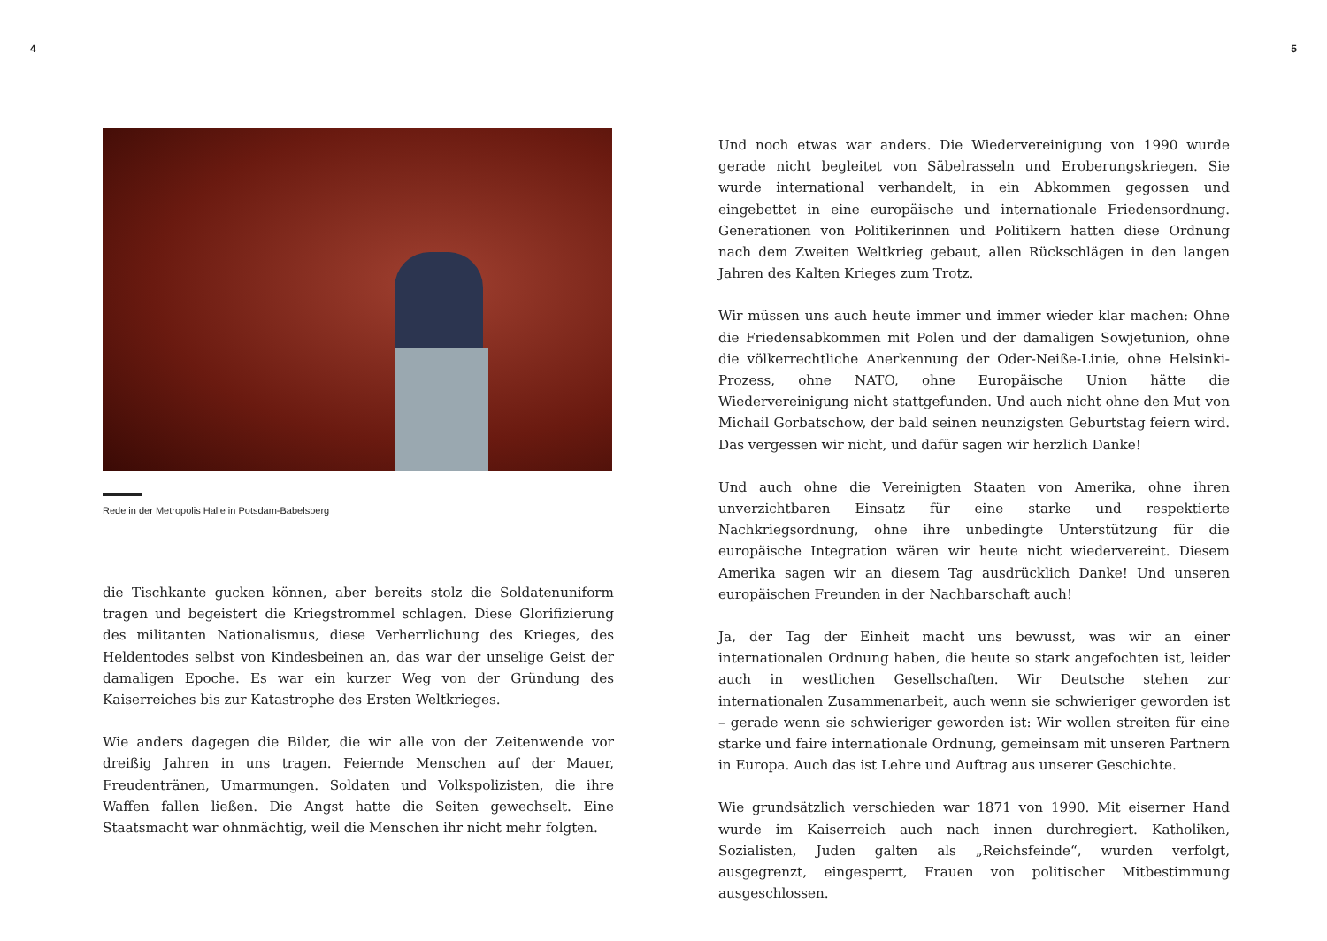4 5
Rede in der Metropolis Halle in Potsdam-Babelsberg
die Tischkante gucken können, aber bereits stolz die Soldatenuniform tragen und begeistert die Kriegstrommel schlagen. Diese Glorifizierung des militanten Nationalismus, diese Verherrlichung des Krieges, des Heldentodes selbst von Kindesbeinen an, das war der unselige Geist der damaligen Epoche. Es war ein kurzer Weg von der Gründung des Kaiserreiches bis zur Katastrophe des Ersten Weltkrieges.
Wie anders dagegen die Bilder, die wir alle von der Zeitenwende vor dreißig Jahren in uns tragen. Feiernde Menschen auf der Mauer, Freudentränen, Umarmungen. Soldaten und Volkspolizisten, die ihre Waffen fallen ließen. Die Angst hatte die Seiten gewechselt. Eine Staatsmacht war ohnmächtig, weil die Menschen ihr nicht mehr folgten.
Und noch etwas war anders. Die Wiedervereinigung von 1990 wurde gerade nicht begleitet von Säbelrasseln und Eroberungskriegen. Sie wurde international verhandelt, in ein Abkommen gegossen und eingebettet in eine europäische und internationale Friedensordnung. Generationen von Politikerinnen und Politikern hatten diese Ordnung nach dem Zweiten Weltkrieg gebaut, allen Rückschlägen in den langen Jahren des Kalten Krieges zum Trotz.
Wir müssen uns auch heute immer und immer wieder klar machen: Ohne die Friedensabkommen mit Polen und der damaligen Sowjetunion, ohne die völkerrechtliche Anerkennung der Oder-Neiße-Linie, ohne Helsinki-Prozess, ohne NATO, ohne Europäische Union hätte die Wiedervereinigung nicht stattgefunden. Und auch nicht ohne den Mut von Michail Gorbatschow, der bald seinen neunzigsten Geburtstag feiern wird. Das vergessen wir nicht, und dafür sagen wir herzlich Danke!
Und auch ohne die Vereinigten Staaten von Amerika, ohne ihren unverzichtbaren Einsatz für eine starke und respektierte Nachkriegsordnung, ohne ihre unbedingte Unterstützung für die europäische Integration wären wir heute nicht wiedervereint. Diesem Amerika sagen wir an diesem Tag ausdrücklich Danke! Und unseren europäischen Freunden in der Nachbarschaft auch!
Ja, der Tag der Einheit macht uns bewusst, was wir an einer internationalen Ordnung haben, die heute so stark angefochten ist, leider auch in westlichen Gesellschaften. Wir Deutsche stehen zur internationalen Zusammenarbeit, auch wenn sie schwieriger geworden ist – gerade wenn sie schwieriger geworden ist: Wir wollen streiten für eine starke und faire internationale Ordnung, gemeinsam mit unseren Partnern in Europa. Auch das ist Lehre und Auftrag aus unserer Geschichte.
Wie grundsätzlich verschieden war 1871 von 1990. Mit eiserner Hand wurde im Kaiserreich auch nach innen durchregiert. Katholiken, Sozialisten, Juden galten als „Reichsfeinde“, wurden verfolgt, ausgegrenzt, eingesperrt, Frauen von politischer Mitbestimmung ausgeschlossen.